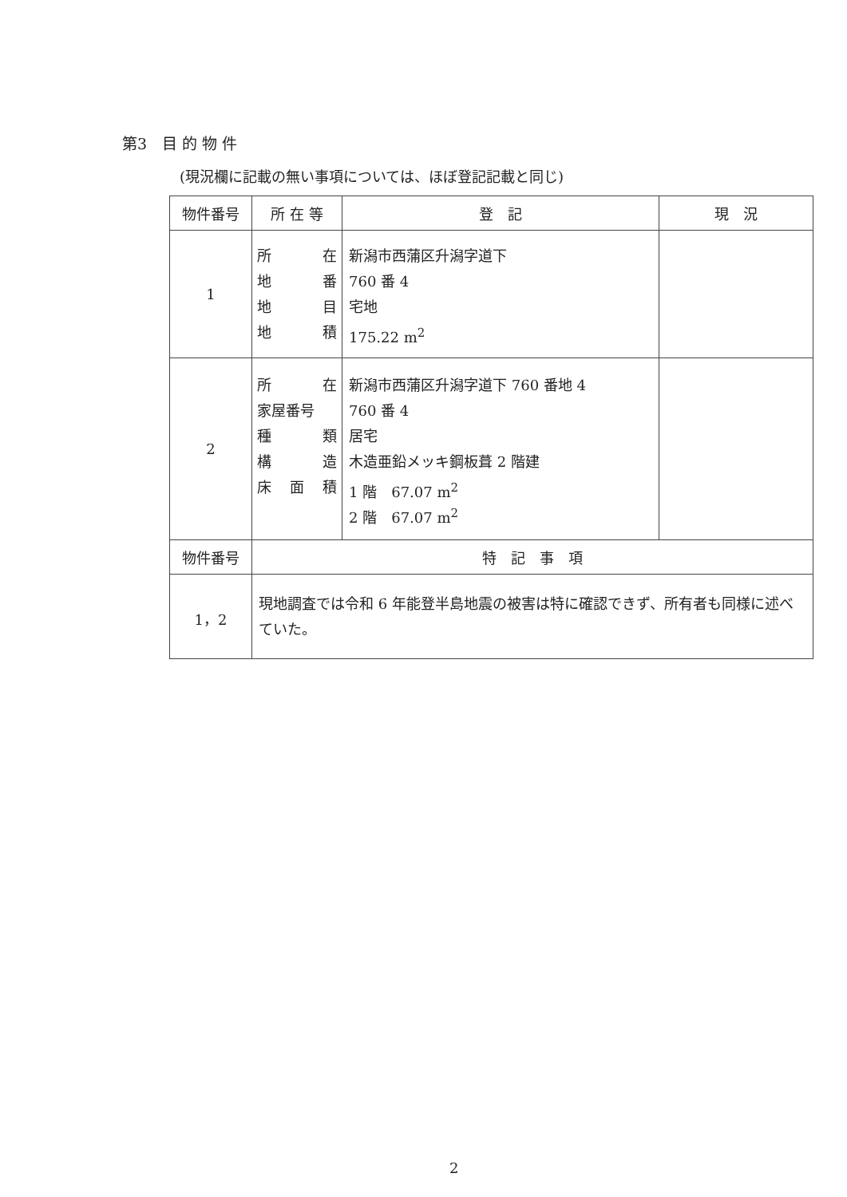第3　目 的 物 件
(現況欄に記載の無い事項については、ほぼ登記記載と同じ)
| 物件番号 | 所 在 等 | 登 記 | 現 況 |
| --- | --- | --- | --- |
| 1 | 所 在 地 番 地 目 地 積 | 新潟市西蒲区升潟字道下 760 番 4 宅地 175.22 m<sup>2</sup> | |
| 2 | 所 在 家屋番号 種 類 構 造 床 面 積 | 新潟市西蒲区升潟字道下 760 番地 4 760 番 4 居宅 木造亜鉛メッキ鋼板葺 2 階建 1 階 67.07 m<sup>2</sup> 2 階 67.07 m<sup>2</sup> | |
| 物件番号 | 特 記 事 項 | | |
| 1，2 | 現地調査では令和 6 年能登半島地震の被害は特に確認できず、所有者も同様に述べていた。 | | |
2